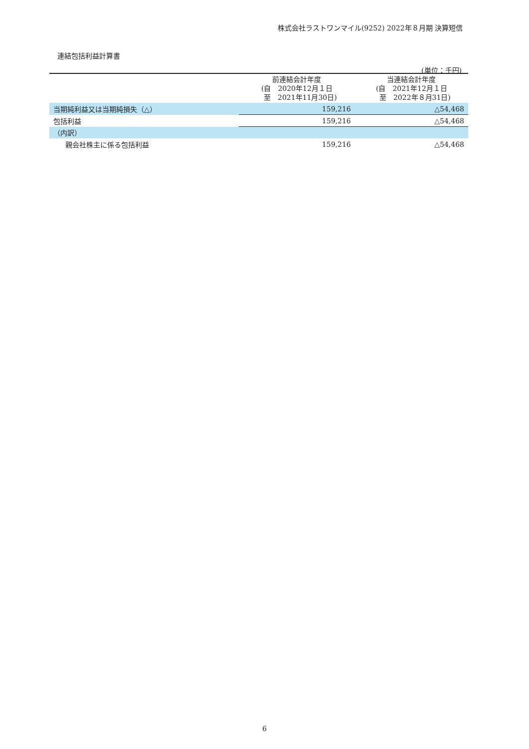株式会社ラストワンマイル(9252) 2022年８月期 決算短信
連結包括利益計算書
(単位：千円)
| | 前連結会計年度 (自 2020年12月１日 至 2021年11月30日) | 当連結会計年度 (自 2021年12月１日 至 2022年８月31日) |
| --- | --- | --- |
| 当期純利益又は当期純損失（△） | 159,216 | △54,468 |
| 包括利益 | 159,216 | △54,468 |
| （内訳） | | |
| 親会社株主に係る包括利益 | 159,216 | △54,468 |
6